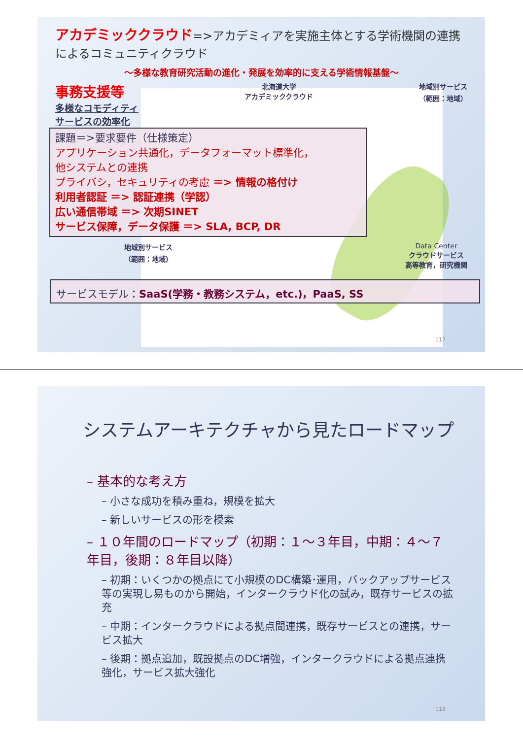アカデミッククラウド=>アカデミィアを実施主体とする学術機関の連携によるコミュニティクラウド
～多様な教育研究活動の進化・発展を効率的に支える学術情報基盤～
事務支援等
多様なコモディティ
サービスの効率化
北海道大学
アカデミッククラウド
地域別サービス
（範囲：地域）
課題＝>要求要件（仕様策定）
アプリケーション共通化，データフォーマット標準化，
他システムとの連携
プライバシ，セキュリティの考慮 ＝> 情報の格付け
利用者認証 ＝> 認証連携（学認）
広い通信帯域 ＝> 次期SINET
サービス保障，データ保護 ＝> SLA, BCP, DR
地域別サービス
（範囲：地域）
Data Center
クラウドサービス
高等教育，研究機関
サービスモデル：SaaS(学務・教務システム，etc.)，PaaS, SS
117
システムアーキテクチャから見たロードマップ
– 基本的な考え方
– 小さな成功を積み重ね，規模を拡大
– 新しいサービスの形を模索
– １０年間のロードマップ（初期：１～３年目，中期：４～７年目，後期：８年目以降）
– 初期：いくつかの拠点にて小規模のDC構築･運用，バックアップサービス等の実現し易ものから開始，インタークラウド化の試み，既存サービスの拡充
– 中期：インタークラウドによる拠点間連携，既存サービスとの連携，サービス拡大
– 後期：拠点追加，既設拠点のDC増強，インタークラウドによる拠点連携強化，サービス拡大強化
118